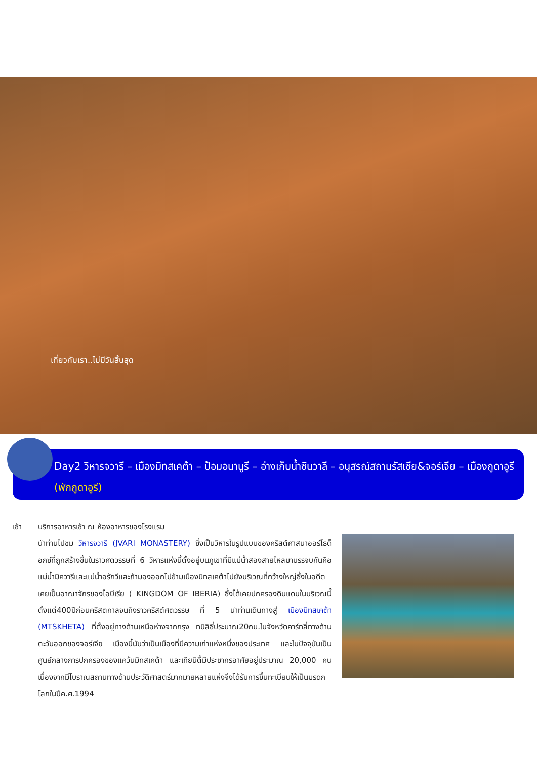เที่ยวกับเรา..ไม่มีวันสิ้นสุด
Day2 วิหารจวารี – เมืองมิทสเคต้า – ป้อมอนานูรี – อ่างเก็บน้ำซินวาลี – อนุสรณ์สถานรัสเซีย&จอร์เจีย – เมืองกูดาอูรี (พักกูดาอูรี)
เช้า บริการอาหารเช้า ณ ห้องอาหารของโรงแรม
นำท่านไปชม วิหารจวารี (JVARI MONASTERY) ซึ่งเป็นวิหารในรูปแบบของคริสต์ศาสนาออร์โธด็อกซ์ที่ถูกสร้างขึ้นในราวศตวรรษที่ 6 วิหารแห่งนี้ตั้งอยู่บนภูเขาที่มีแม่น้ำสองสายไหลมาบรรจบกันคือแม่น้ำมิควารีและแม่น้ำอรักวีและถ้ามองออกไปข้ามเมืองมิทสเคต้าไปยังบริเวณที่กว้างใหญ่ซึ่งในอดีตเคยเป็นอาณาจักรของไอบีเรีย ( KINGDOM OF IBERIA) ซึ่งได้เคยปกครองดินแดนในบริเวณนี้ตั้งแต่400ปีก่อนคริสตกาลจนถึงราวคริสต์ศตวรรษ ที่ 5 นำท่านเดินทางสู่ เมืองมิทสเคต้า (MTSKHETA) ที่ตั้งอยู่ทางด้านเหนือห่างจากกรุง ทบิลิซี่ประมาณ20กม.ในจังหวัดคาร์ทลี่ทางด้านตะวันออกของจอร์เจีย เมืองนี้นับว่าเป็นเมืองที่มีความเก่าแห่งหนึ่งของประเทศ และในปัจจุบันเป็นศูนย์กลางการปกครองของแคว้นมิทสเคต้า และเทียนิตี้มีประชากรอาศัยอยู่ประมาณ 20,000 คน เนื่องจากมีโบราณสถานทางด้านประวัติศาสตร์มากมายหลายแห่งจึงได้รับการขึ้นทะเบียนให้เป็นมรดกโลกในปีค.ศ.1994